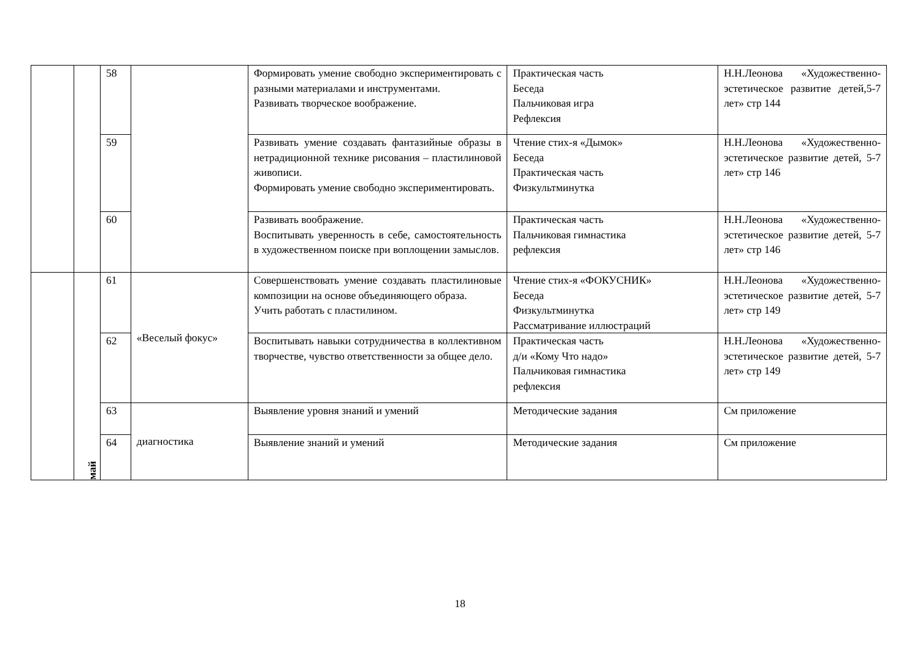| | | 58 | | Формировать умение свободно экспериментировать с разными материалами и инструментами. Развивать творческое воображение. | Практическая часть Беседа Пальчиковая игра Рефлексия | Н.Н.Леонова «Художественно-эстетическое развитие детей,5-7 лет» стр 144 |
| | | 59 | | Развивать умение создавать фантазийные образы в нетрадиционной технике рисования – пластилиновой живописи. Формировать умение свободно экспериментировать. | Чтение стих-я «Дымок» Беседа Практическая часть Физкультминутка | Н.Н.Леонова «Художественно-эстетическое развитие детей, 5-7 лет» стр 146 |
| | | 60 | | Развивать воображение. Воспитывать уверенность в себе, самостоятельность в художественном поиске при воплощении замыслов. | Практическая часть Пальчиковая гимнастика рефлексия | Н.Н.Леонова «Художественно-эстетическое развитие детей, 5-7 лет» стр 146 |
| | май | 61 | «Веселый фокус» | Совершенствовать умение создавать пластилиновые композиции на основе объединяющего образа. Учить работать с пластилином. | Чтение стих-я «ФОКУСНИК» Беседа Физкультминутка Рассматривание иллюстраций | Н.Н.Леонова «Художественно-эстетическое развитие детей, 5-7 лет» стр 149 |
| | | 62 | | Воспитывать навыки сотрудничества в коллективном творчестве, чувство ответственности за общее дело. | Практическая часть д/и «Кому Что надо» Пальчиковая гимнастика рефлексия | Н.Н.Леонова «Художественно-эстетическое развитие детей, 5-7 лет» стр 149 |
| | | 63 | диагностика | Выявление уровня знаний и умений | Методические задания | См приложение |
| | | 64 | | Выявление знаний и умений | Методические задания | См приложение |
18